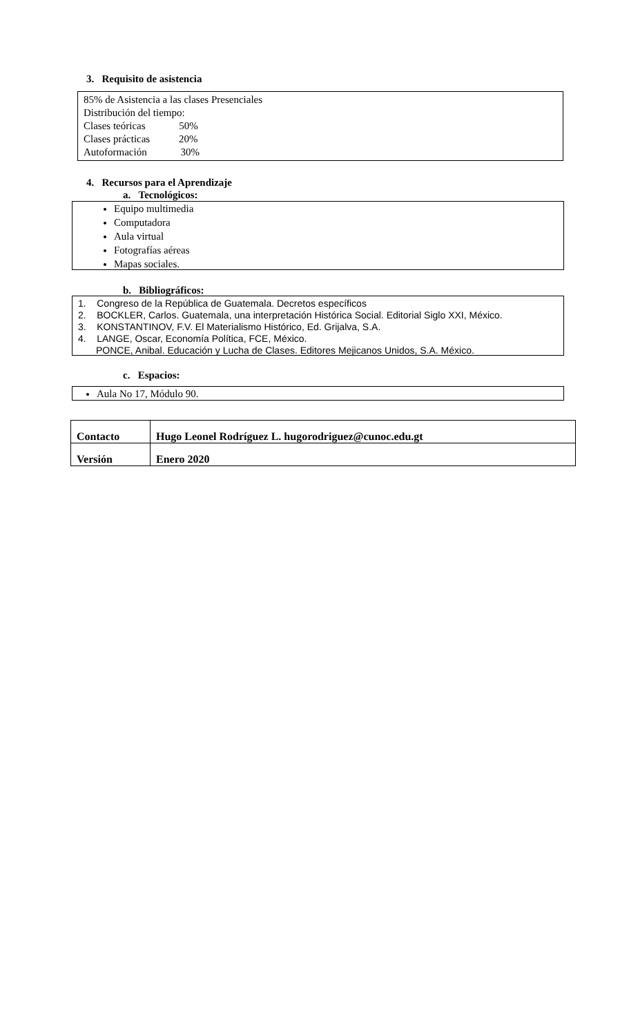3. Requisito de asistencia
85% de Asistencia a las clases Presenciales
Distribución del tiempo:
Clases teóricas 50%
Clases prácticas 20%
Autoformación 30%
4. Recursos para el Aprendizaje
a. Tecnológicos:
Equipo multimedia
Computadora
Aula virtual
Fotografías aéreas
Mapas sociales.
b. Bibliográficos:
1. Congreso de la República de Guatemala. Decretos específicos
2. BOCKLER, Carlos. Guatemala, una interpretación Histórica Social. Editorial Siglo XXI, México.
3. KONSTANTINOV, F.V. El Materialismo Histórico, Ed. Grijalva, S.A.
4. LANGE, Oscar, Economía Política, FCE, México.
PONCE, Anibal. Educación y Lucha de Clases. Editores Mejicanos Unidos, S.A. México.
c. Espacios:
Aula No 17, Módulo 90.
| Contacto | Hugo Leonel Rodríguez L. hugorodriguez@cunoc.edu.gt |
| Versión | Enero 2020 |